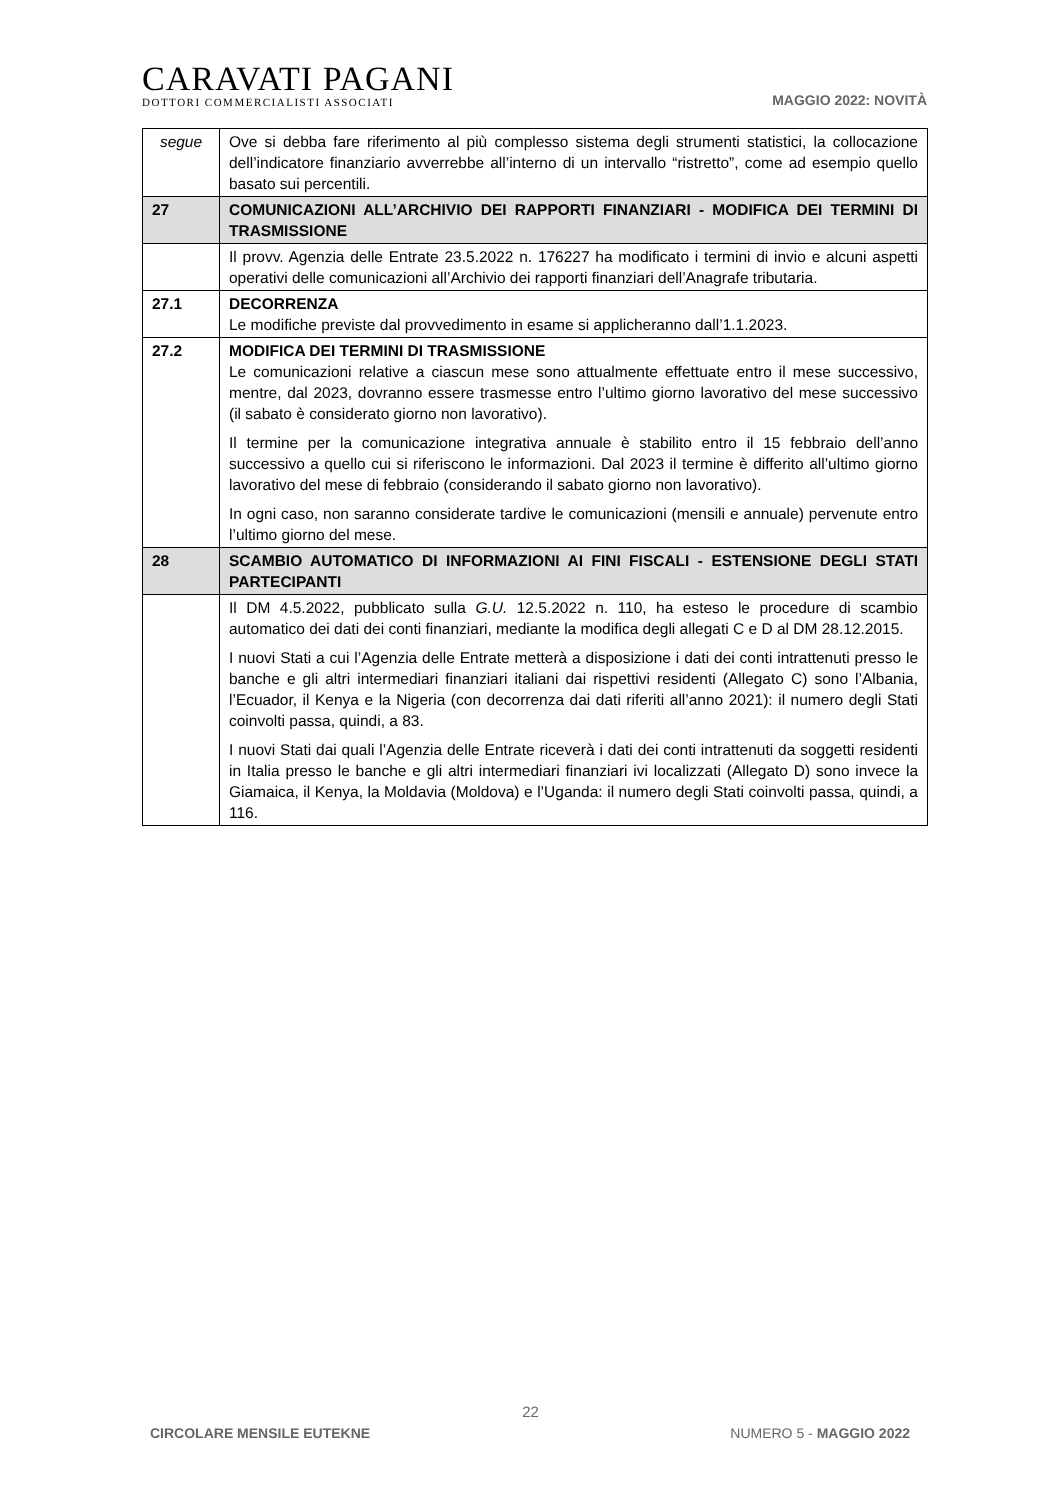CARAVATI PAGANI
DOTTORI COMMERCIALISTI ASSOCIATI
MAGGIO 2022: NOVITÀ
| segue | Ove si debba fare riferimento al più complesso sistema degli strumenti statistici, la collocazione dell’indicatore finanziario avverrebbe all’interno di un intervallo “ristretto”, come ad esempio quello basato sui percentili. |
| 27 | COMUNICAZIONI ALL’ARCHIVIO DEI RAPPORTI FINANZIARI - MODIFICA DEI TERMINI DI TRASMISSIONE |
| | Il provv. Agenzia delle Entrate 23.5.2022 n. 176227 ha modificato i termini di invio e alcuni aspetti operativi delle comunicazioni all’Archivio dei rapporti finanziari dell’Anagrafe tributaria. |
| 27.1 | DECORRENZA Le modifiche previste dal provvedimento in esame si applicheranno dall’1.1.2023. |
| 27.2 | MODIFICA DEI TERMINI DI TRASMISSIONE Le comunicazioni relative a ciascun mese sono attualmente effettuate entro il mese successivo, mentre, dal 2023, dovranno essere trasmesse entro l’ultimo giorno lavorativo del mese successivo (il sabato è considerato giorno non lavorativo). Il termine per la comunicazione integrativa annuale è stabilito entro il 15 febbraio dell’anno successivo a quello cui si riferiscono le informazioni. Dal 2023 il termine è differito all’ultimo giorno lavorativo del mese di febbraio (considerando il sabato giorno non lavorativo). In ogni caso, non saranno considerate tardive le comunicazioni (mensili e annuale) pervenute entro l’ultimo giorno del mese. |
| 28 | SCAMBIO AUTOMATICO DI INFORMAZIONI AI FINI FISCALI - ESTENSIONE DEGLI STATI PARTECIPANTI |
| | Il DM 4.5.2022, pubblicato sulla G.U. 12.5.2022 n. 110, ha esteso le procedure di scambio automatico dei dati dei conti finanziari, mediante la modifica degli allegati C e D al DM 28.12.2015. I nuovi Stati a cui l’Agenzia delle Entrate metterà a disposizione i dati dei conti intrattenuti presso le banche e gli altri intermediari finanziari italiani dai rispettivi residenti (Allegato C) sono l’Albania, l’Ecuador, il Kenya e la Nigeria (con decorrenza dai dati riferiti all’anno 2021): il numero degli Stati coinvolti passa, quindi, a 83. I nuovi Stati dai quali l’Agenzia delle Entrate riceverà i dati dei conti intrattenuti da soggetti residenti in Italia presso le banche e gli altri intermediari finanziari ivi localizzati (Allegato D) sono invece la Giamaica, il Kenya, la Moldavia (Moldova) e l’Uganda: il numero degli Stati coinvolti passa, quindi, a 116. |
22
CIRCOLARE MENSILE EUTEKNE NUMERO 5 - MAGGIO 2022